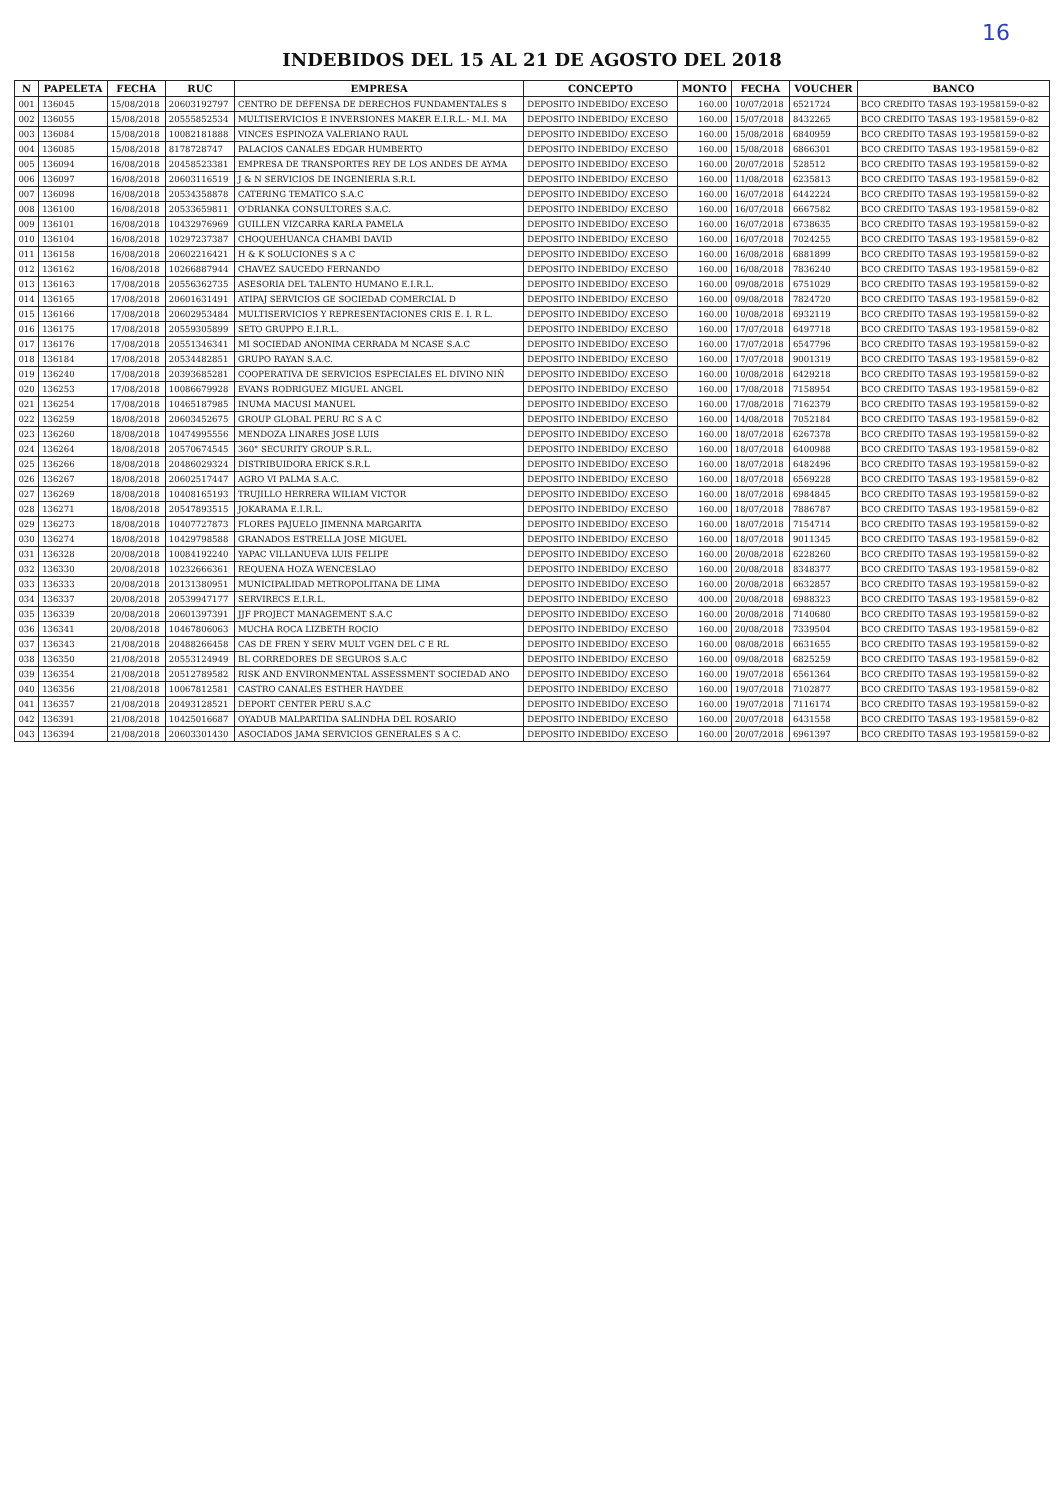16
INDEBIDOS DEL 15 AL 21 DE AGOSTO DEL 2018
| N | PAPELETA | FECHA | RUC | EMPRESA | CONCEPTO | MONTO | FECHA | VOUCHER | BANCO |
| --- | --- | --- | --- | --- | --- | --- | --- | --- | --- |
| 001 | 136045 | 15/08/2018 | 20603192797 | CENTRO DE DEFENSA DE DERECHOS FUNDAMENTALES S | DEPOSITO INDEBIDO/ EXCESO | 160.00 | 10/07/2018 | 6521724 | BCO CREDITO TASAS 193-1958159-0-82 |
| 002 | 136055 | 15/08/2018 | 20555852534 | MULTISERVICIOS E INVERSIONES MAKER E.I.R.L.- M.I. MA | DEPOSITO INDEBIDO/ EXCESO | 160.00 | 15/07/2018 | 8432265 | BCO CREDITO TASAS 193-1958159-0-82 |
| 003 | 136084 | 15/08/2018 | 10082181888 | VINCES ESPINOZA VALERIANO RAUL | DEPOSITO INDEBIDO/ EXCESO | 160.00 | 15/08/2018 | 6840959 | BCO CREDITO TASAS 193-1958159-0-82 |
| 004 | 136085 | 15/08/2018 | 8178728747 | PALACIOS CANALES EDGAR HUMBERTO | DEPOSITO INDEBIDO/ EXCESO | 160.00 | 15/08/2018 | 6866301 | BCO CREDITO TASAS 193-1958159-0-82 |
| 005 | 136094 | 16/08/2018 | 20458523381 | EMPRESA DE TRANSPORTES REY DE LOS ANDES DE AYMA | DEPOSITO INDEBIDO/ EXCESO | 160.00 | 20/07/2018 | 528512 | BCO CREDITO TASAS 193-1958159-0-82 |
| 006 | 136097 | 16/08/2018 | 20603116519 | J & N SERVICIOS DE INGENIERIA S.R.L | DEPOSITO INDEBIDO/ EXCESO | 160.00 | 11/08/2018 | 6235813 | BCO CREDITO TASAS 193-1958159-0-82 |
| 007 | 136098 | 16/08/2018 | 20534358878 | CATERING TEMATICO S.A.C | DEPOSITO INDEBIDO/ EXCESO | 160.00 | 16/07/2018 | 6442224 | BCO CREDITO TASAS 193-1958159-0-82 |
| 008 | 136100 | 16/08/2018 | 20533659811 | O'DRIANKA CONSULTORES S.A.C. | DEPOSITO INDEBIDO/ EXCESO | 160.00 | 16/07/2018 | 6667582 | BCO CREDITO TASAS 193-1958159-0-82 |
| 009 | 136101 | 16/08/2018 | 10432976969 | GUILLEN VIZCARRA KARLA PAMELA | DEPOSITO INDEBIDO/ EXCESO | 160.00 | 16/07/2018 | 6738635 | BCO CREDITO TASAS 193-1958159-0-82 |
| 010 | 136104 | 16/08/2018 | 10297237387 | CHOQUEHUANCA CHAMBI DAVID | DEPOSITO INDEBIDO/ EXCESO | 160.00 | 16/07/2018 | 7024255 | BCO CREDITO TASAS 193-1958159-0-82 |
| 011 | 136158 | 16/08/2018 | 20602216421 | H & K SOLUCIONES S A C | DEPOSITO INDEBIDO/ EXCESO | 160.00 | 16/08/2018 | 6881899 | BCO CREDITO TASAS 193-1958159-0-82 |
| 012 | 136162 | 16/08/2018 | 10266887944 | CHAVEZ SAUCEDO FERNANDO | DEPOSITO INDEBIDO/ EXCESO | 160.00 | 16/08/2018 | 7836240 | BCO CREDITO TASAS 193-1958159-0-82 |
| 013 | 136163 | 17/08/2018 | 20556362735 | ASESORIA DEL TALENTO HUMANO E.I.R.L. | DEPOSITO INDEBIDO/ EXCESO | 160.00 | 09/08/2018 | 6751029 | BCO CREDITO TASAS 193-1958159-0-82 |
| 014 | 136165 | 17/08/2018 | 20601631491 | ATIPAJ SERVICIOS GE SOCIEDAD COMERCIAL D | DEPOSITO INDEBIDO/ EXCESO | 160.00 | 09/08/2018 | 7824720 | BCO CREDITO TASAS 193-1958159-0-82 |
| 015 | 136166 | 17/08/2018 | 20602953484 | MULTISERVICIOS Y REPRESENTACIONES CRIS E. I. R L. | DEPOSITO INDEBIDO/ EXCESO | 160.00 | 10/08/2018 | 6932119 | BCO CREDITO TASAS 193-1958159-0-82 |
| 016 | 136175 | 17/08/2018 | 20559305899 | SETO GRUPPO E.I.R.L. | DEPOSITO INDEBIDO/ EXCESO | 160.00 | 17/07/2018 | 6497718 | BCO CREDITO TASAS 193-1958159-0-82 |
| 017 | 136176 | 17/08/2018 | 20551346341 | MI SOCIEDAD ANONIMA CERRADA M NCASE S.A.C | DEPOSITO INDEBIDO/ EXCESO | 160.00 | 17/07/2018 | 6547796 | BCO CREDITO TASAS 193-1958159-0-82 |
| 018 | 136184 | 17/08/2018 | 20534482851 | GRUPO RAYAN S.A.C. | DEPOSITO INDEBIDO/ EXCESO | 160.00 | 17/07/2018 | 9001319 | BCO CREDITO TASAS 193-1958159-0-82 |
| 019 | 136240 | 17/08/2018 | 20393685281 | COOPERATIVA DE SERVICIOS ESPECIALES EL DIVINO NIÑ | DEPOSITO INDEBIDO/ EXCESO | 160.00 | 10/08/2018 | 6429218 | BCO CREDITO TASAS 193-1958159-0-82 |
| 020 | 136253 | 17/08/2018 | 10086679928 | EVANS RODRIGUEZ MIGUEL ANGEL | DEPOSITO INDEBIDO/ EXCESO | 160.00 | 17/08/2018 | 7158954 | BCO CREDITO TASAS 193-1958159-0-82 |
| 021 | 136254 | 17/08/2018 | 10465187985 | INUMA MACUSI MANUEL | DEPOSITO INDEBIDO/ EXCESO | 160.00 | 17/08/2018 | 7162379 | BCO CREDITO TASAS 193-1958159-0-82 |
| 022 | 136259 | 18/08/2018 | 20603452675 | GROUP GLOBAL PERU RC S A C | DEPOSITO INDEBIDO/ EXCESO | 160.00 | 14/08/2018 | 7052184 | BCO CREDITO TASAS 193-1958159-0-82 |
| 023 | 136260 | 18/08/2018 | 10474995556 | MENDOZA LINARES JOSE LUIS | DEPOSITO INDEBIDO/ EXCESO | 160.00 | 18/07/2018 | 6267378 | BCO CREDITO TASAS 193-1958159-0-82 |
| 024 | 136264 | 18/08/2018 | 20570674545 | 360° SECURITY GROUP S.R.L. | DEPOSITO INDEBIDO/ EXCESO | 160.00 | 18/07/2018 | 6400988 | BCO CREDITO TASAS 193-1958159-0-82 |
| 025 | 136266 | 18/08/2018 | 20486029324 | DISTRIBUIDORA ERICK S.R.L | DEPOSITO INDEBIDO/ EXCESO | 160.00 | 18/07/2018 | 6482496 | BCO CREDITO TASAS 193-1958159-0-82 |
| 026 | 136267 | 18/08/2018 | 20602517447 | AGRO VI PALMA S.A.C. | DEPOSITO INDEBIDO/ EXCESO | 160.00 | 18/07/2018 | 6569228 | BCO CREDITO TASAS 193-1958159-0-82 |
| 027 | 136269 | 18/08/2018 | 10408165193 | TRUJILLO HERRERA WILIAM VICTOR | DEPOSITO INDEBIDO/ EXCESO | 160.00 | 18/07/2018 | 6984845 | BCO CREDITO TASAS 193-1958159-0-82 |
| 028 | 136271 | 18/08/2018 | 20547893515 | JOKARAMA E.I.R.L. | DEPOSITO INDEBIDO/ EXCESO | 160.00 | 18/07/2018 | 7886787 | BCO CREDITO TASAS 193-1958159-0-82 |
| 029 | 136273 | 18/08/2018 | 10407727873 | FLORES PAJUELO JIMENNA MARGARITA | DEPOSITO INDEBIDO/ EXCESO | 160.00 | 18/07/2018 | 7154714 | BCO CREDITO TASAS 193-1958159-0-82 |
| 030 | 136274 | 18/08/2018 | 10429798588 | GRANADOS ESTRELLA JOSE MIGUEL | DEPOSITO INDEBIDO/ EXCESO | 160.00 | 18/07/2018 | 9011345 | BCO CREDITO TASAS 193-1958159-0-82 |
| 031 | 136328 | 20/08/2018 | 10084192240 | YAPAC VILLANUEVA LUIS FELIPE | DEPOSITO INDEBIDO/ EXCESO | 160.00 | 20/08/2018 | 6228260 | BCO CREDITO TASAS 193-1958159-0-82 |
| 032 | 136330 | 20/08/2018 | 10232666361 | REQUENA HOZA WENCESLAO | DEPOSITO INDEBIDO/ EXCESO | 160.00 | 20/08/2018 | 8348377 | BCO CREDITO TASAS 193-1958159-0-82 |
| 033 | 136333 | 20/08/2018 | 20131380951 | MUNICIPALIDAD METROPOLITANA DE LIMA | DEPOSITO INDEBIDO/ EXCESO | 160.00 | 20/08/2018 | 6632857 | BCO CREDITO TASAS 193-1958159-0-82 |
| 034 | 136337 | 20/08/2018 | 20539947177 | SERVIRECS E.I.R.L. | DEPOSITO INDEBIDO/ EXCESO | 400.00 | 20/08/2018 | 6988323 | BCO CREDITO TASAS 193-1958159-0-82 |
| 035 | 136339 | 20/08/2018 | 20601397391 | JJF PROJECT MANAGEMENT S.A.C | DEPOSITO INDEBIDO/ EXCESO | 160.00 | 20/08/2018 | 7140680 | BCO CREDITO TASAS 193-1958159-0-82 |
| 036 | 136341 | 20/08/2018 | 10467806063 | MUCHA ROCA LIZBETH ROCIO | DEPOSITO INDEBIDO/ EXCESO | 160.00 | 20/08/2018 | 7339504 | BCO CREDITO TASAS 193-1958159-0-82 |
| 037 | 136343 | 21/08/2018 | 20488266458 | CAS DE FREN Y SERV MULT VGEN DEL C E RL | DEPOSITO INDEBIDO/ EXCESO | 160.00 | 08/08/2018 | 6631655 | BCO CREDITO TASAS 193-1958159-0-82 |
| 038 | 136350 | 21/08/2018 | 20553124949 | BL CORREDORES DE SEGUROS S.A.C | DEPOSITO INDEBIDO/ EXCESO | 160.00 | 09/08/2018 | 6825259 | BCO CREDITO TASAS 193-1958159-0-82 |
| 039 | 136354 | 21/08/2018 | 20512789582 | RISK AND ENVIRONMENTAL ASSESSMENT SOCIEDAD ANO | DEPOSITO INDEBIDO/ EXCESO | 160.00 | 19/07/2018 | 6561364 | BCO CREDITO TASAS 193-1958159-0-82 |
| 040 | 136356 | 21/08/2018 | 10067812581 | CASTRO CANALES ESTHER HAYDEE | DEPOSITO INDEBIDO/ EXCESO | 160.00 | 19/07/2018 | 7102877 | BCO CREDITO TASAS 193-1958159-0-82 |
| 041 | 136357 | 21/08/2018 | 20493128521 | DEPORT CENTER PERU S.A.C | DEPOSITO INDEBIDO/ EXCESO | 160.00 | 19/07/2018 | 7116174 | BCO CREDITO TASAS 193-1958159-0-82 |
| 042 | 136391 | 21/08/2018 | 10425016687 | OYADUB MALPARTIDA SALINDHA DEL ROSARIO | DEPOSITO INDEBIDO/ EXCESO | 160.00 | 20/07/2018 | 6431558 | BCO CREDITO TASAS 193-1958159-0-82 |
| 043 | 136394 | 21/08/2018 | 20603301430 | ASOCIADOS JAMA SERVICIOS GENERALES S A C. | DEPOSITO INDEBIDO/ EXCESO | 160.00 | 20/07/2018 | 6961397 | BCO CREDITO TASAS 193-1958159-0-82 |